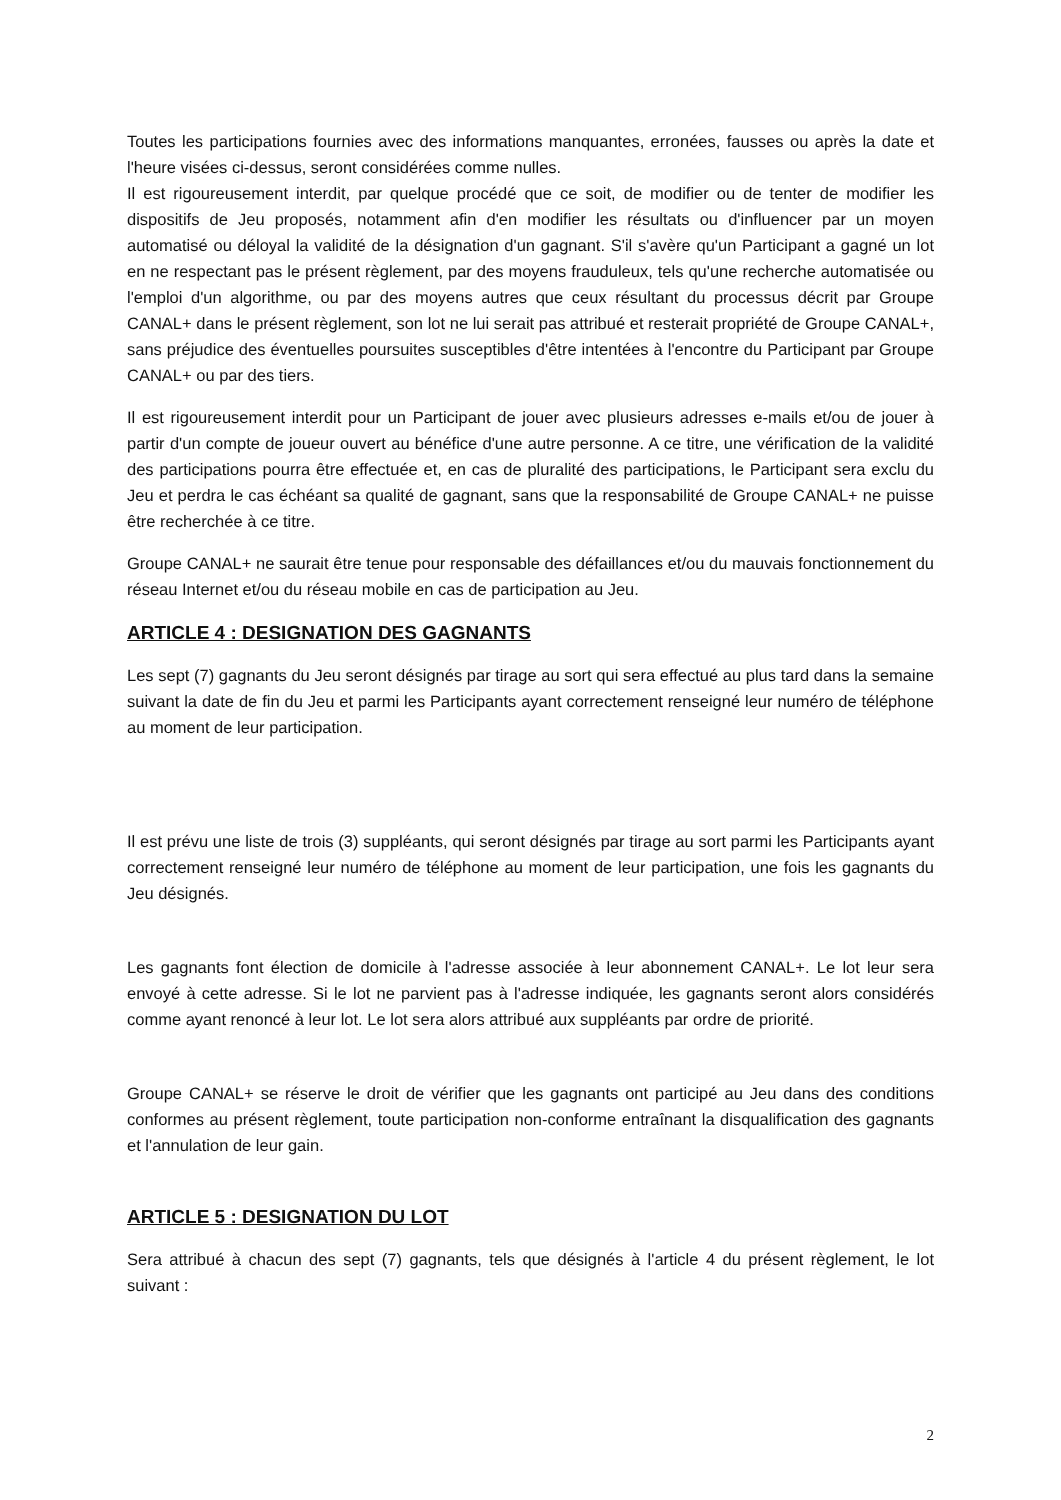Toutes les participations fournies avec des informations manquantes, erronées, fausses ou après la date et l'heure visées ci-dessus, seront considérées comme nulles.
Il est rigoureusement interdit, par quelque procédé que ce soit, de modifier ou de tenter de modifier les dispositifs de Jeu proposés, notamment afin d'en modifier les résultats ou d'influencer par un moyen automatisé ou déloyal la validité de la désignation d'un gagnant. S'il s'avère qu'un Participant a gagné un lot en ne respectant pas le présent règlement, par des moyens frauduleux, tels qu'une recherche automatisée ou l'emploi d'un algorithme, ou par des moyens autres que ceux résultant du processus décrit par Groupe CANAL+ dans le présent règlement, son lot ne lui serait pas attribué et resterait propriété de Groupe CANAL+, sans préjudice des éventuelles poursuites susceptibles d'être intentées à l'encontre du Participant par Groupe CANAL+ ou par des tiers.
Il est rigoureusement interdit pour un Participant de jouer avec plusieurs adresses e-mails et/ou de jouer à partir d'un compte de joueur ouvert au bénéfice d'une autre personne. A ce titre, une vérification de la validité des participations pourra être effectuée et, en cas de pluralité des participations, le Participant sera exclu du Jeu et perdra le cas échéant sa qualité de gagnant, sans que la responsabilité de Groupe CANAL+ ne puisse être recherchée à ce titre.
Groupe CANAL+ ne saurait être tenue pour responsable des défaillances et/ou du mauvais fonctionnement du réseau Internet et/ou du réseau mobile en cas de participation au Jeu.
ARTICLE 4 : DESIGNATION DES GAGNANTS
Les sept (7) gagnants du Jeu seront désignés par tirage au sort qui sera effectué au plus tard dans la semaine suivant la date de fin du Jeu et parmi les Participants ayant correctement renseigné leur numéro de téléphone au moment de leur participation.
Il est prévu une liste de trois (3) suppléants, qui seront désignés par tirage au sort parmi les Participants ayant correctement renseigné leur numéro de téléphone au moment de leur participation, une fois les gagnants du Jeu désignés.
Les gagnants font élection de domicile à l'adresse associée à leur abonnement CANAL+. Le lot leur sera envoyé à cette adresse. Si le lot ne parvient pas à l'adresse indiquée, les gagnants seront alors considérés comme ayant renoncé à leur lot. Le lot sera alors attribué aux suppléants par ordre de priorité.
Groupe CANAL+ se réserve le droit de vérifier que les gagnants ont participé au Jeu dans des conditions conformes au présent règlement, toute participation non-conforme entraînant la disqualification des gagnants et l'annulation de leur gain.
ARTICLE 5 : DESIGNATION DU LOT
Sera attribué à chacun des sept (7) gagnants, tels que désignés à l'article 4 du présent règlement, le lot suivant :
2